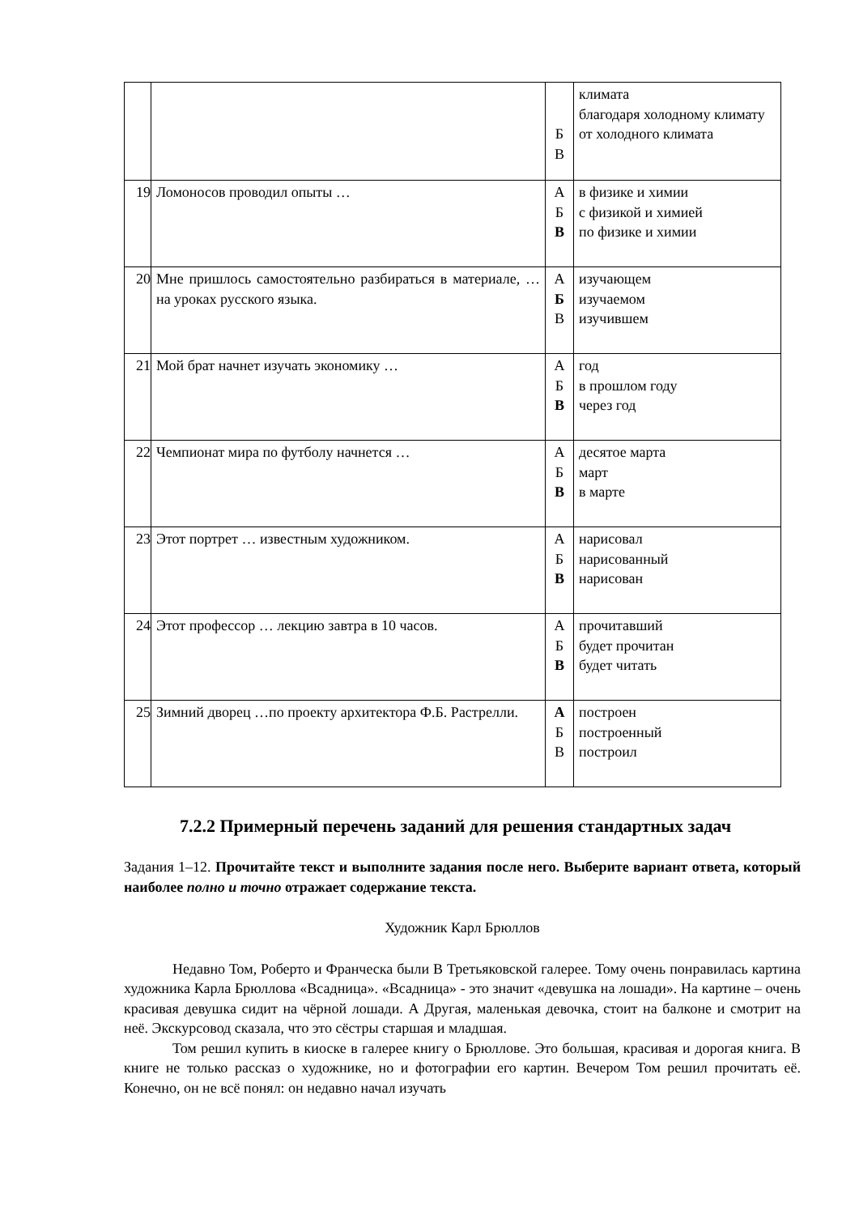| | | Б В | климата благодаря холодному климату от холодного климата |
| 19 | Ломоносов проводил опыты … | А Б В | в физике и химии с физикой и химией по физике и химии |
| 20 | Мне пришлось самостоятельно разбираться в материале, … на уроках русского языка. | А Б В | изучающем изучаемом изучившем |
| 21 | Мой брат начнет изучать экономику … | А Б В | год в прошлом году через год |
| 22 | Чемпионат мира по футболу начнется … | А Б В | десятое марта март в марте |
| 23 | Этот портрет … известным художником. | А Б В | нарисовал нарисованный нарисован |
| 24 | Этот профессор … лекцию завтра в 10 часов. | А Б В | прочитавший будет прочитан будет читать |
| 25 | Зимний дворец …по проекту архитектора Ф.Б. Растрелли. | А Б В | построен построенный построил |
7.2.2 Примерный перечень заданий для решения стандартных задач
Задания 1–12. Прочитайте текст и выполните задания после него. Выберите вариант ответа, который наиболее полно и точно отражает содержание текста.
Художник Карл Брюллов
Недавно Том, Роберто и Франческа были В Третьяковской галерее. Тому очень понравилась картина художника Карла Брюллова «Всадница». «Всадница» - это значит «девушка на лошади». На картине – очень красивая девушка сидит на чёрной лошади. А Другая, маленькая девочка, стоит на балконе и смотрит на неё. Экскурсовод сказала, что это сёстры старшая и младшая.
Том решил купить в киоске в галерее книгу о Брюллове. Это большая, красивая и дорогая книга. В книге не только рассказ о художнике, но и фотографии его картин. Вечером Том решил прочитать её. Конечно, он не всё понял: он недавно начал изучать